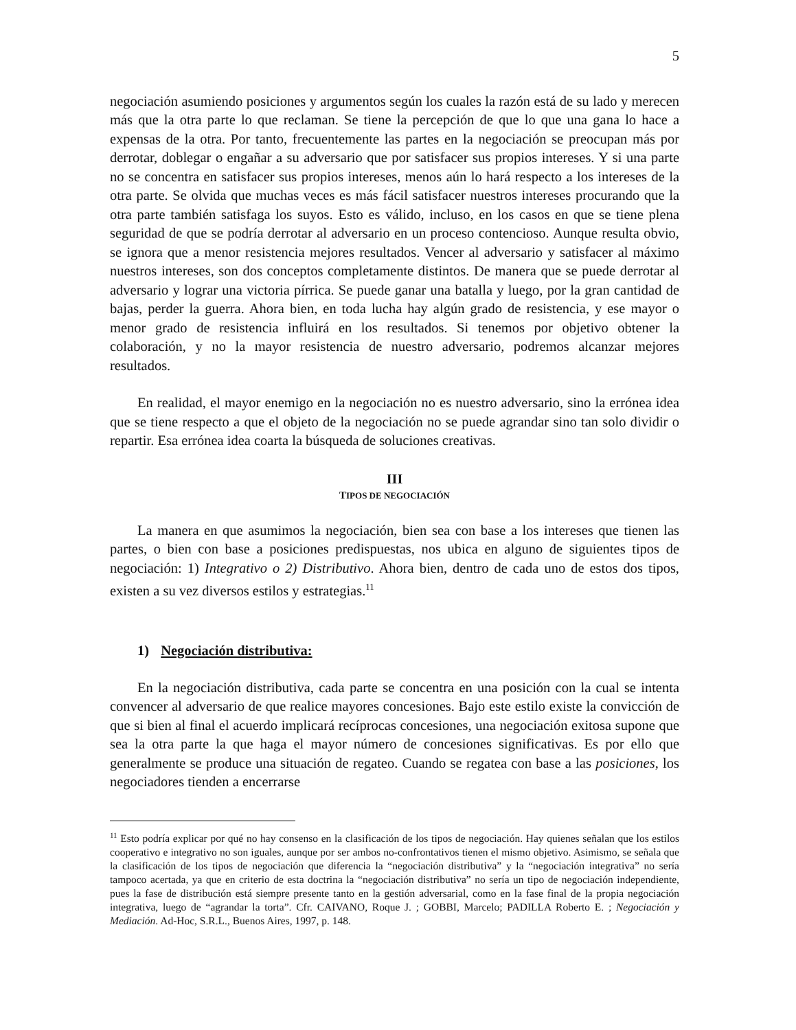5
negociación asumiendo posiciones y argumentos según los cuales la razón está de su lado y merecen más que la otra parte lo que reclaman. Se tiene la percepción de que lo que una gana lo hace a expensas de la otra. Por tanto, frecuentemente las partes en la negociación se preocupan más por derrotar, doblegar o engañar a su adversario que por satisfacer sus propios intereses. Y si una parte no se concentra en satisfacer sus propios intereses, menos aún lo hará respecto a los intereses de la otra parte. Se olvida que muchas veces es más fácil satisfacer nuestros intereses procurando que la otra parte también satisfaga los suyos. Esto es válido, incluso, en los casos en que se tiene plena seguridad de que se podría derrotar al adversario en un proceso contencioso. Aunque resulta obvio, se ignora que a menor resistencia mejores resultados. Vencer al adversario y satisfacer al máximo nuestros intereses, son dos conceptos completamente distintos. De manera que se puede derrotar al adversario y lograr una victoria pírrica. Se puede ganar una batalla y luego, por la gran cantidad de bajas, perder la guerra. Ahora bien, en toda lucha hay algún grado de resistencia, y ese mayor o menor grado de resistencia influirá en los resultados. Si tenemos por objetivo obtener la colaboración, y no la mayor resistencia de nuestro adversario, podremos alcanzar mejores resultados.
En realidad, el mayor enemigo en la negociación no es nuestro adversario, sino la errónea idea que se tiene respecto a que el objeto de la negociación no se puede agrandar sino tan solo dividir o repartir. Esa errónea idea coarta la búsqueda de soluciones creativas.
III
TIPOS DE NEGOCIACIÓN
La manera en que asumimos la negociación, bien sea con base a los intereses que tienen las partes, o bien con base a posiciones predispuestas, nos ubica en alguno de siguientes tipos de negociación: 1) Integrativo o 2) Distributivo. Ahora bien, dentro de cada uno de estos dos tipos, existen a su vez diversos estilos y estrategias.<sup>11</sup>
1) Negociación distributiva:
En la negociación distributiva, cada parte se concentra en una posición con la cual se intenta convencer al adversario de que realice mayores concesiones. Bajo este estilo existe la convicción de que si bien al final el acuerdo implicará recíprocas concesiones, una negociación exitosa supone que sea la otra parte la que haga el mayor número de concesiones significativas. Es por ello que generalmente se produce una situación de regateo. Cuando se regatea con base a las posiciones, los negociadores tienden a encerrarse
<sup>11</sup> Esto podría explicar por qué no hay consenso en la clasificación de los tipos de negociación. Hay quienes señalan que los estilos cooperativo e integrativo no son iguales, aunque por ser ambos no-confrontativos tienen el mismo objetivo. Asimismo, se señala que la clasificación de los tipos de negociación que diferencia la “negociación distributiva” y la “negociación integrativa” no sería tampoco acertada, ya que en criterio de esta doctrina la “negociación distributiva” no sería un tipo de negociación independiente, pues la fase de distribución está siempre presente tanto en la gestión adversarial, como en la fase final de la propia negociación integrativa, luego de “agrandar la torta”. Cfr. CAIVANO, Roque J. ; GOBBI, Marcelo; PADILLA Roberto E. ; Negociación y Mediación. Ad-Hoc, S.R.L., Buenos Aires, 1997, p. 148.